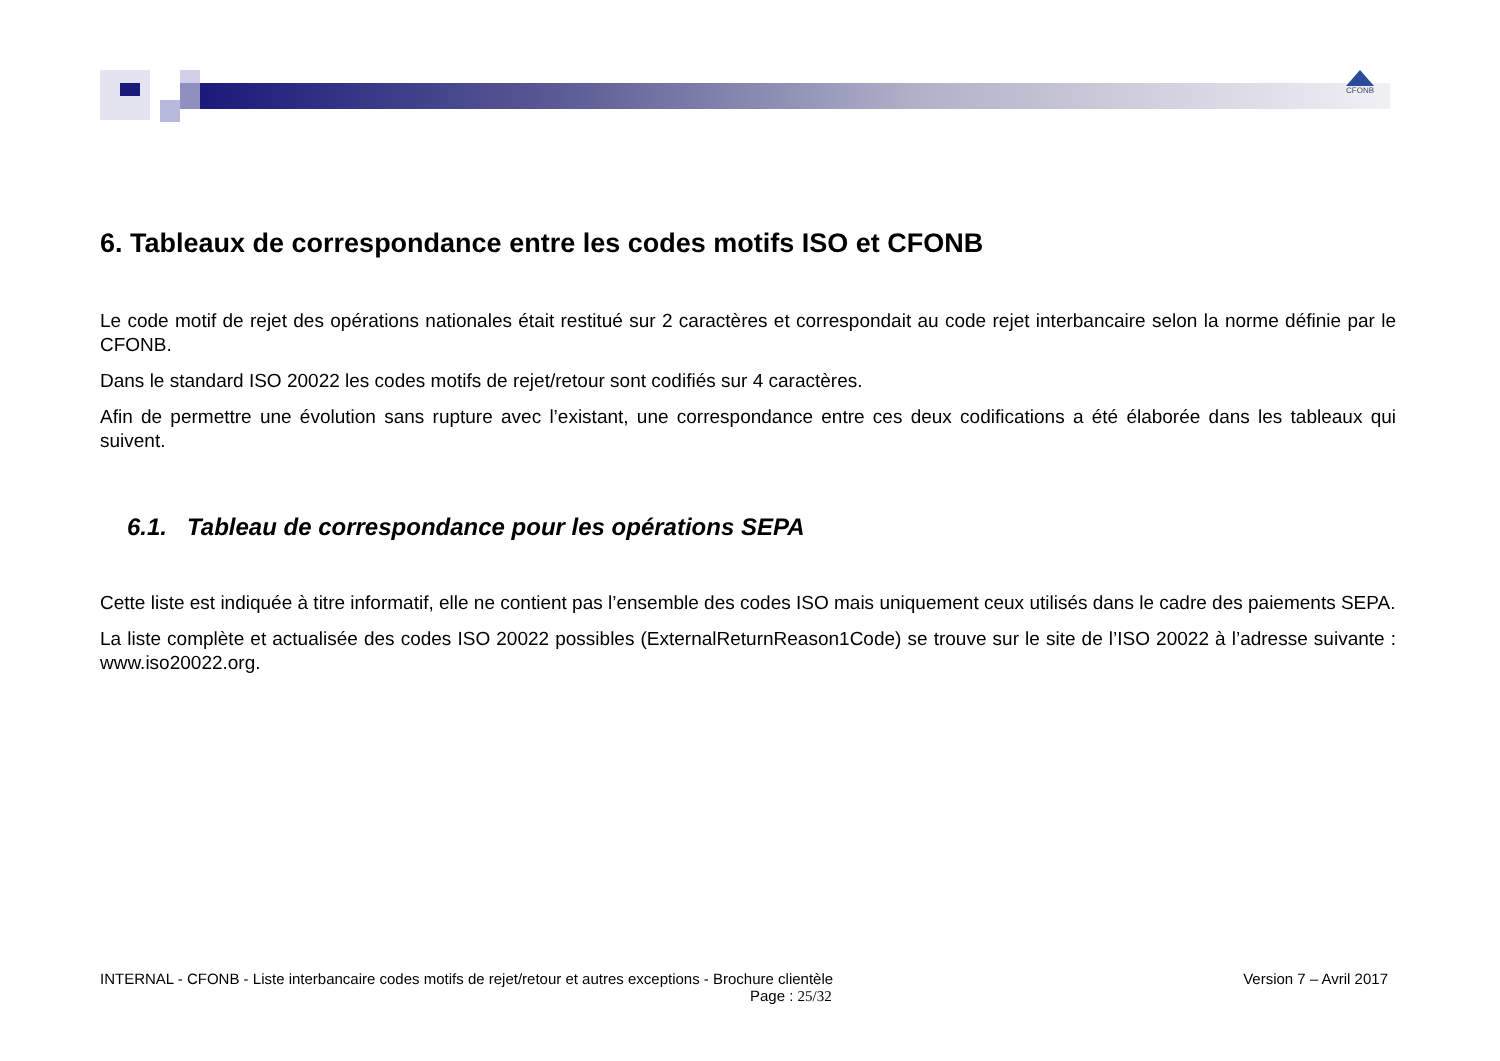CFONB
6. Tableaux de correspondance entre les codes motifs ISO et CFONB
Le code motif de rejet des opérations nationales était restitué sur 2 caractères et correspondait au code rejet interbancaire selon la norme définie par le CFONB.
Dans le standard ISO 20022 les codes motifs de rejet/retour sont codifiés sur 4 caractères.
Afin de permettre une évolution sans rupture avec l’existant, une correspondance entre ces deux codifications a été élaborée dans les tableaux qui suivent.
6.1. Tableau de correspondance pour les opérations SEPA
Cette liste est indiquée à titre informatif, elle ne contient pas l’ensemble des codes ISO mais uniquement ceux utilisés dans le cadre des paiements SEPA.
La liste complète et actualisée des codes ISO 20022 possibles (ExternalReturnReason1Code) se trouve sur le site de l’ISO 20022 à l’adresse suivante : www.iso20022.org.
INTERNAL - CFONB - Liste interbancaire codes motifs de rejet/retour et autres exceptions - Brochure clientèle Version 7 – Avril 2017
Page : 25/32